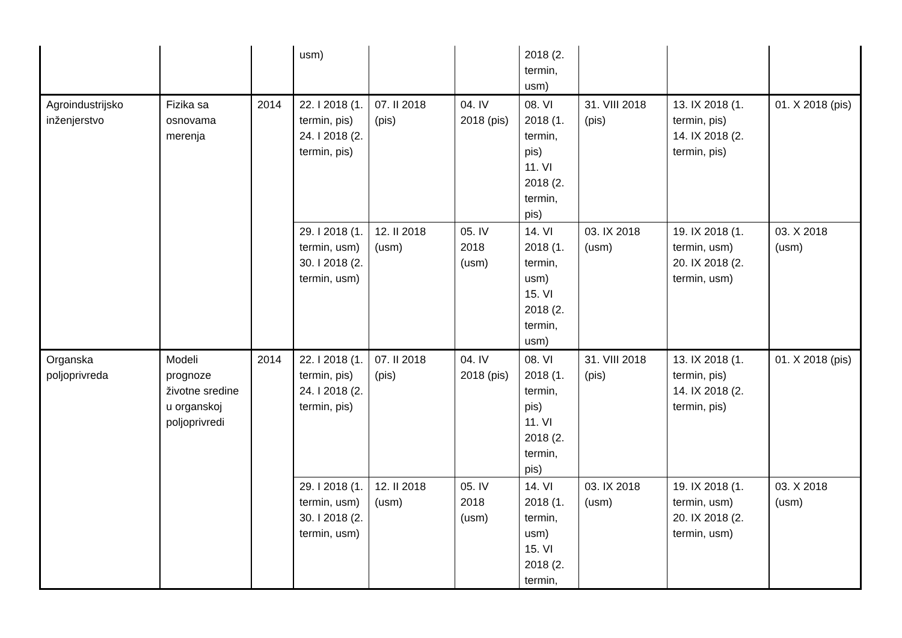| | | | usm) | | | 2018 (2. termin, usm) | | | |
| Agroindustrijsko inženjerstvo | Fizika sa osnovama merenja | 2014 | 22. I 2018 (1. termin, pis) 24. I 2018 (2. termin, pis) | 07. II 2018 (pis) | 04. IV 2018 (pis) | 08. VI 2018 (1. termin, pis) 11. VI 2018 (2. termin, pis) | 31. VIII 2018 (pis) | 13. IX 2018 (1. termin, pis) 14. IX 2018 (2. termin, pis) | 01. X 2018 (pis) |
| | | | 29. I 2018 (1. termin, usm) 30. I 2018 (2. termin, usm) | 12. II 2018 (usm) | 05. IV 2018 (usm) | 14. VI 2018 (1. termin, usm) 15. VI 2018 (2. termin, usm) | 03. IX 2018 (usm) | 19. IX 2018 (1. termin, usm) 20. IX 2018 (2. termin, usm) | 03. X 2018 (usm) |
| Organska poljoprivreda | Modeli prognoze životne sredine u organskoj poljoprivredi | 2014 | 22. I 2018 (1. termin, pis) 24. I 2018 (2. termin, pis) | 07. II 2018 (pis) | 04. IV 2018 (pis) | 08. VI 2018 (1. termin, pis) 11. VI 2018 (2. termin, pis) | 31. VIII 2018 (pis) | 13. IX 2018 (1. termin, pis) 14. IX 2018 (2. termin, pis) | 01. X 2018 (pis) |
| | | | 29. I 2018 (1. termin, usm) 30. I 2018 (2. termin, usm) | 12. II 2018 (usm) | 05. IV 2018 (usm) | 14. VI 2018 (1. termin, usm) 15. VI 2018 (2. termin, | 03. IX 2018 (usm) | 19. IX 2018 (1. termin, usm) 20. IX 2018 (2. termin, usm) | 03. X 2018 (usm) |